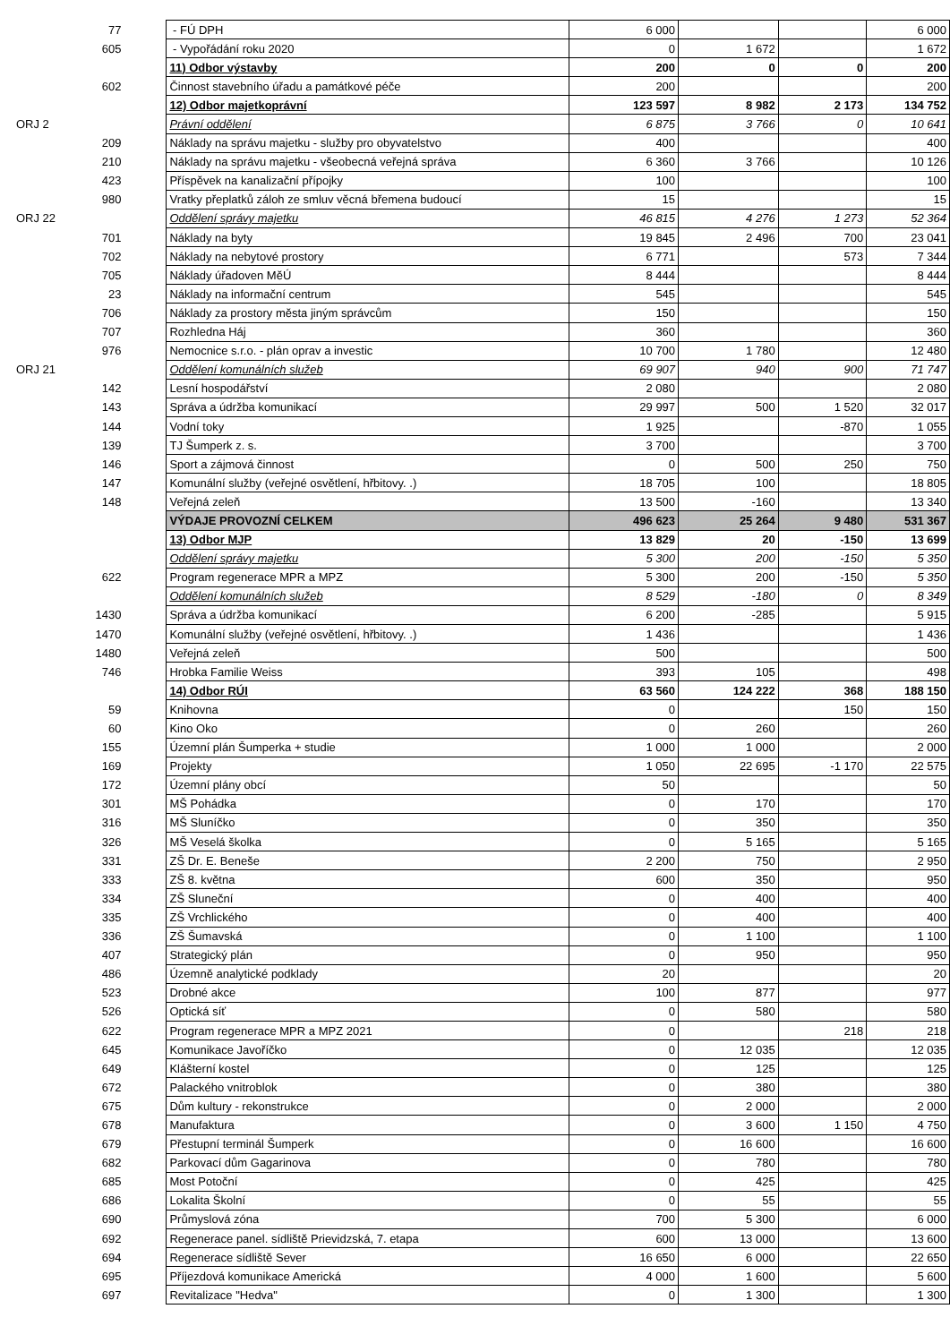| 77 | - FÚ DPH | 6 000 | | | 6 000 |
| 605 | - Vypořádání roku 2020 | 0 | 1 672 | | 1 672 |
| | 11) Odbor výstavby | 200 | 0 | 0 | 200 |
| 602 | Činnost stavebního úřadu a památkové péče | 200 | | | 200 |
| | 12) Odbor majetkoprávní | 123 597 | 8 982 | 2 173 | 134 752 |
| ORJ 2 | Právní oddělení | 6 875 | 3 766 | 0 | 10 641 |
| 209 | Náklady na správu majetku - služby pro obyvatelstvo | 400 | | | 400 |
| 210 | Náklady na správu majetku - všeobecná veřejná správa | 6 360 | 3 766 | | 10 126 |
| 423 | Příspěvek na kanalizační přípojky | 100 | | | 100 |
| 980 | Vratky přeplatků záloh ze smluv věcná břemena budoucí | 15 | | | 15 |
| ORJ 22 | Oddělení správy majetku | 46 815 | 4 276 | 1 273 | 52 364 |
| 701 | Náklady na byty | 19 845 | 2 496 | 700 | 23 041 |
| 702 | Náklady na nebytové prostory | 6 771 | | 573 | 7 344 |
| 705 | Náklady úřadoven MěÚ | 8 444 | | | 8 444 |
| 23 | Náklady na informační centrum | 545 | | | 545 |
| 706 | Náklady za prostory města jiným správcům | 150 | | | 150 |
| 707 | Rozhledna Háj | 360 | | | 360 |
| 976 | Nemocnice s.r.o. - plán oprav a investic | 10 700 | 1 780 | | 12 480 |
| ORJ 21 | Oddělení komunálních služeb | 69 907 | 940 | 900 | 71 747 |
| 142 | Lesní hospodářství | 2 080 | | | 2 080 |
| 143 | Správa a údržba komunikací | 29 997 | 500 | 1 520 | 32 017 |
| 144 | Vodní toky | 1 925 | | -870 | 1 055 |
| 139 | TJ Šumperk z. s. | 3 700 | | | 3 700 |
| 146 | Sport a zájmová činnost | 0 | 500 | 250 | 750 |
| 147 | Komunální služby (veřejné osvětlení, hřbitovy. .) | 18 705 | 100 | | 18 805 |
| 148 | Veřejná zeleň | 13 500 | -160 | | 13 340 |
| | VÝDAJE PROVOZNÍ CELKEM | 496 623 | 25 264 | 9 480 | 531 367 |
| | 13) Odbor MJP | 13 829 | 20 | -150 | 13 699 |
| | Oddělení správy majetku | 5 300 | 200 | -150 | 5 350 |
| 622 | Program regenerace MPR a MPZ | 5 300 | 200 | -150 | 5 350 |
| | Oddělení komunálních služeb | 8 529 | -180 | 0 | 8 349 |
| 1430 | Správa a údržba komunikací | 6 200 | -285 | | 5 915 |
| 1470 | Komunální služby (veřejné osvětlení, hřbitovy. .) | 1 436 | | | 1 436 |
| 1480 | Veřejná zeleň | 500 | | | 500 |
| 746 | Hrobka Familie Weiss | 393 | 105 | | 498 |
| | 14) Odbor RÚI | 63 560 | 124 222 | 368 | 188 150 |
| 59 | Knihovna | 0 | | 150 | 150 |
| 60 | Kino Oko | 0 | 260 | | 260 |
| 155 | Územní plán Šumperka + studie | 1 000 | 1 000 | | 2 000 |
| 169 | Projekty | 1 050 | 22 695 | -1 170 | 22 575 |
| 172 | Územní plány obcí | 50 | | | 50 |
| 301 | MŠ Pohádka | 0 | 170 | | 170 |
| 316 | MŠ Sluníčko | 0 | 350 | | 350 |
| 326 | MŠ Veselá školka | 0 | 5 165 | | 5 165 |
| 331 | ZŠ Dr. E. Beneše | 2 200 | 750 | | 2 950 |
| 333 | ZŠ 8. května | 600 | 350 | | 950 |
| 334 | ZŠ Sluneční | 0 | 400 | | 400 |
| 335 | ZŠ Vrchlického | 0 | 400 | | 400 |
| 336 | ZŠ Šumavská | 0 | 1 100 | | 1 100 |
| 407 | Strategický plán | 0 | 950 | | 950 |
| 486 | Územně analytické podklady | 20 | | | 20 |
| 523 | Drobné akce | 100 | 877 | | 977 |
| 526 | Optická síť | 0 | 580 | | 580 |
| 622 | Program regenerace MPR a MPZ 2021 | 0 | | 218 | 218 |
| 645 | Komunikace Javoříčko | 0 | 12 035 | | 12 035 |
| 649 | Klášterní kostel | 0 | 125 | | 125 |
| 672 | Palackého vnitroblok | 0 | 380 | | 380 |
| 675 | Dům kultury - rekonstrukce | 0 | 2 000 | | 2 000 |
| 678 | Manufaktura | 0 | 3 600 | 1 150 | 4 750 |
| 679 | Přestupní terminál Šumperk | 0 | 16 600 | | 16 600 |
| 682 | Parkovací dům Gagarinova | 0 | 780 | | 780 |
| 685 | Most Potoční | 0 | 425 | | 425 |
| 686 | Lokalita Školní | 0 | 55 | | 55 |
| 690 | Průmyslová zóna | 700 | 5 300 | | 6 000 |
| 692 | Regenerace panel. sídliště Prievidzská, 7. etapa | 600 | 13 000 | | 13 600 |
| 694 | Regenerace sídliště Sever | 16 650 | 6 000 | | 22 650 |
| 695 | Příjezdová komunikace Americká | 4 000 | 1 600 | | 5 600 |
| 697 | Revitalizace "Hedva" | 0 | 1 300 | | 1 300 |